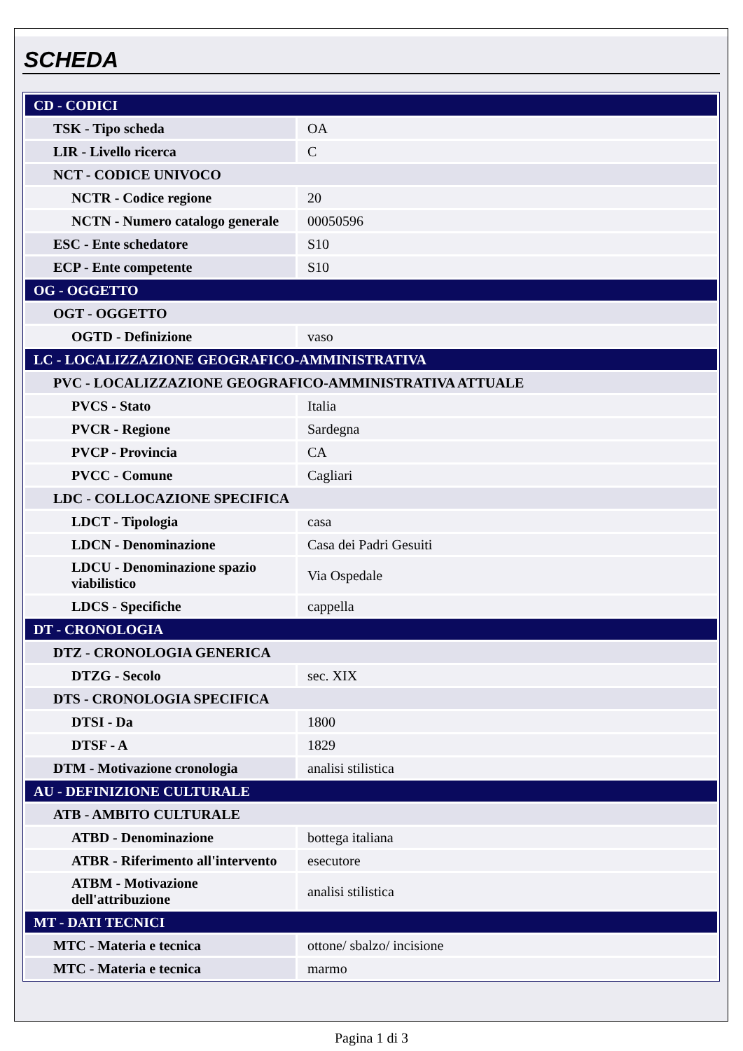SCHEDA
| CD - CODICI | |
| TSK - Tipo scheda | OA |
| LIR - Livello ricerca | C |
| NCT - CODICE UNIVOCO | |
| NCTR - Codice regione | 20 |
| NCTN - Numero catalogo generale | 00050596 |
| ESC - Ente schedatore | S10 |
| ECP - Ente competente | S10 |
| OG - OGGETTO | |
| OGT - OGGETTO | |
| OGTD - Definizione | vaso |
| LC - LOCALIZZAZIONE GEOGRAFICO-AMMINISTRATIVA | |
| PVC - LOCALIZZAZIONE GEOGRAFICO-AMMINISTRATIVA ATTUALE | |
| PVCS - Stato | Italia |
| PVCR - Regione | Sardegna |
| PVCP - Provincia | CA |
| PVCC - Comune | Cagliari |
| LDC - COLLOCAZIONE SPECIFICA | |
| LDCT - Tipologia | casa |
| LDCN - Denominazione | Casa dei Padri Gesuiti |
| LDCU - Denominazione spazio viabilistico | Via Ospedale |
| LDCS - Specifiche | cappella |
| DT - CRONOLOGIA | |
| DTZ - CRONOLOGIA GENERICA | |
| DTZG - Secolo | sec. XIX |
| DTS - CRONOLOGIA SPECIFICA | |
| DTSI - Da | 1800 |
| DTSF - A | 1829 |
| DTM - Motivazione cronologia | analisi stilistica |
| AU - DEFINIZIONE CULTURALE | |
| ATB - AMBITO CULTURALE | |
| ATBD - Denominazione | bottega italiana |
| ATBR - Riferimento all'intervento | esecutore |
| ATBM - Motivazione dell'attribuzione | analisi stilistica |
| MT - DATI TECNICI | |
| MTC - Materia e tecnica | ottone/ sbalzo/ incisione |
| MTC - Materia e tecnica | marmo |
Pagina 1 di 3